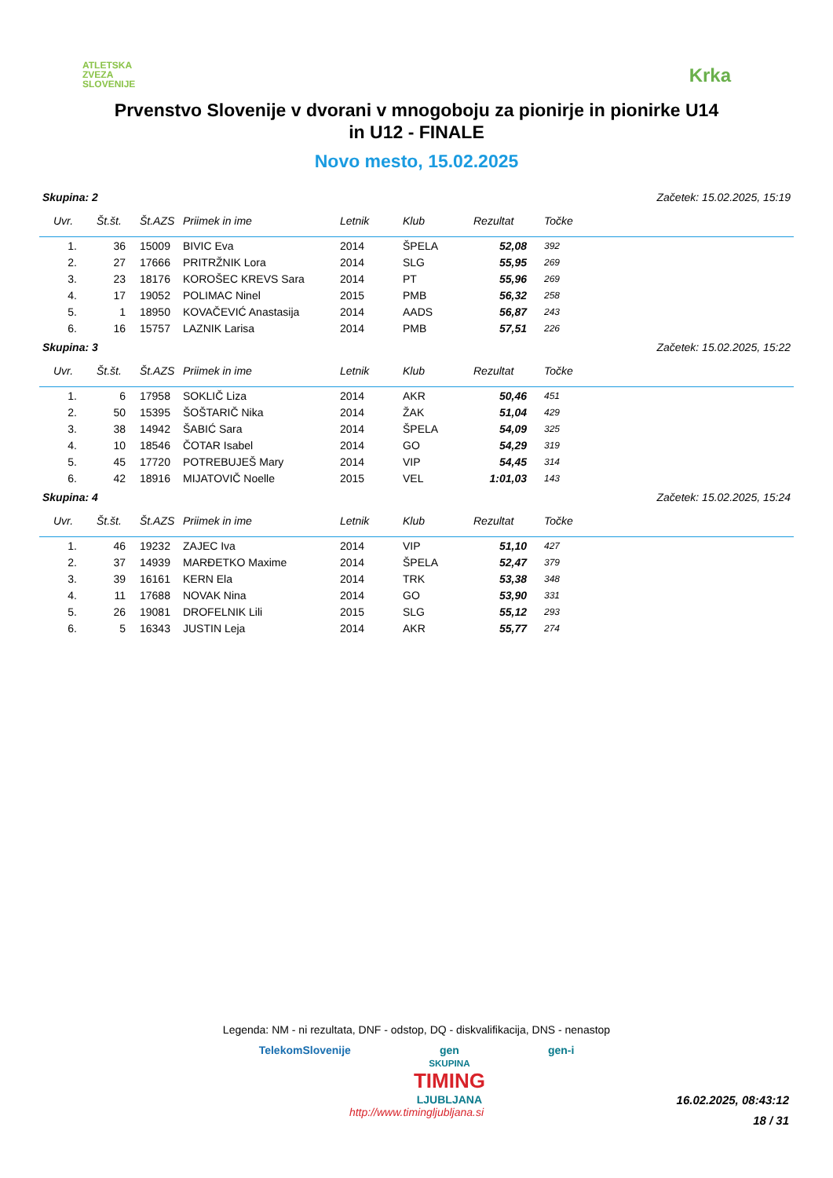ATLETSKA
ZVEZA
SLOVENIJE
Krka
Prvenstvo Slovenije v dvorani v mnogoboju za pionirje in pionirke U14
in U12 - FINALE
Novo mesto, 15.02.2025
Skupina: 2 Začetek: 15.02.2025, 15:19
| Uvr. | Št.št. | Št.AZS | Priimek in ime | Letnik | Klub | Rezultat | Točke |
| --- | --- | --- | --- | --- | --- | --- | --- |
| 1. | 36 | 15009 | BIVIC Eva | 2014 | ŠPELA | 52,08 | 392 |
| 2. | 27 | 17666 | PRITRŽNIK Lora | 2014 | SLG | 55,95 | 269 |
| 3. | 23 | 18176 | KOROŠEC KREVS Sara | 2014 | PT | 55,96 | 269 |
| 4. | 17 | 19052 | POLIMAC Ninel | 2015 | PMB | 56,32 | 258 |
| 5. | 1 | 18950 | KOVAČEVIĆ Anastasija | 2014 | AADS | 56,87 | 243 |
| 6. | 16 | 15757 | LAZNIK Larisa | 2014 | PMB | 57,51 | 226 |
Skupina: 3 Začetek: 15.02.2025, 15:22
| Uvr. | Št.št. | Št.AZS | Priimek in ime | Letnik | Klub | Rezultat | Točke |
| --- | --- | --- | --- | --- | --- | --- | --- |
| 1. | 6 | 17958 | SOKLIČ Liza | 2014 | AKR | 50,46 | 451 |
| 2. | 50 | 15395 | ŠOŠTARIČ Nika | 2014 | ŽAK | 51,04 | 429 |
| 3. | 38 | 14942 | ŠABIĆ Sara | 2014 | ŠPELA | 54,09 | 325 |
| 4. | 10 | 18546 | ČOTAR Isabel | 2014 | GO | 54,29 | 319 |
| 5. | 45 | 17720 | POTREBUJEŠ Mary | 2014 | VIP | 54,45 | 314 |
| 6. | 42 | 18916 | MIJATOVIČ Noelle | 2015 | VEL | 1:01,03 | 143 |
Skupina: 4 Začetek: 15.02.2025, 15:24
| Uvr. | Št.št. | Št.AZS | Priimek in ime | Letnik | Klub | Rezultat | Točke |
| --- | --- | --- | --- | --- | --- | --- | --- |
| 1. | 46 | 19232 | ZAJEC Iva | 2014 | VIP | 51,10 | 427 |
| 2. | 37 | 14939 | MARĐETKO Maxime | 2014 | ŠPELA | 52,47 | 379 |
| 3. | 39 | 16161 | KERN Ela | 2014 | TRK | 53,38 | 348 |
| 4. | 11 | 17688 | NOVAK Nina | 2014 | GO | 53,90 | 331 |
| 5. | 26 | 19081 | DROFELNIK Lili | 2015 | SLG | 55,12 | 293 |
| 6. | 5 | 16343 | JUSTIN Leja | 2014 | AKR | 55,77 | 274 |
Legenda: NM - ni rezultata, DNF - odstop, DQ - diskvalifikacija, DNS - nenastop
TelekomSlovenije gen
SKUPINA
TIMING
LJUBLJANA gen-i
http://www.timingljubljana.si
16.02.2025, 08:43:12
18 / 31